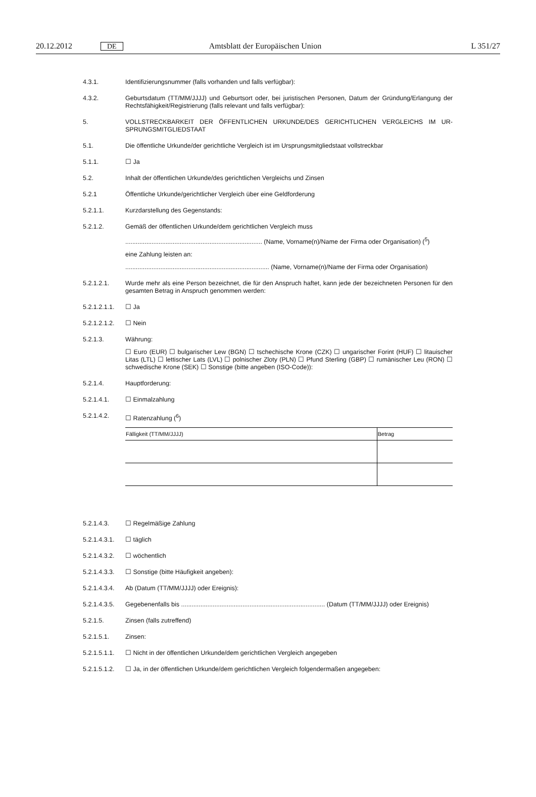20.12.2012 DE Amtsblatt der Europäischen Union L 351/27
4.3.1. Identifizierungsnummer (falls vorhanden und falls verfügbar):
4.3.2. Geburtsdatum (TT/MM/JJJJ) und Geburtsort oder, bei juristischen Personen, Datum der Gründung/Erlangung der Rechtsfähigkeit/Registrierung (falls relevant und falls verfügbar):
5. VOLLSTRECKBARKEIT DER ÖFFENTLICHEN URKUNDE/DES GERICHTLICHEN VERGLEICHS IM UR­SPRUNGSMITGLIEDSTAAT
5.1. Die öffentliche Urkunde/der gerichtliche Vergleich ist im Ursprungsmitgliedstaat vollstreckbar
5.1.1. ☐ Ja
5.2. Inhalt der öffentlichen Urkunde/des gerichtlichen Vergleichs und Zinsen
5.2.1 Öffentliche Urkunde/gerichtlicher Vergleich über eine Geldforderung
5.2.1.1. Kurzdarstellung des Gegenstands:
5.2.1.2. Gemäß der öffentlichen Urkunde/dem gerichtlichen Vergleich muss
.............................................................................. (Name, Vorname(n)/Name der Firma oder Organisation) (<sup>5</sup>)
eine Zahlung leisten an:
.................................................................................. (Name, Vorname(n)/Name der Firma oder Organisation)
5.2.1.2.1. Wurde mehr als eine Person bezeichnet, die für den Anspruch haftet, kann jede der bezeichneten Personen für den gesamten Betrag in Anspruch genommen werden:
5.2.1.2.1.1.
☐ Ja
5.2.1.2.1.2.
☐ Nein
5.2.1.3. Währung:
☐ Euro (EUR) ☐ bulgarischer Lew (BGN) ☐ tschechische Krone (CZK) ☐ ungarischer Forint (HUF) ☐ litauischer Litas (LTL) ☐ lettischer Lats (LVL) ☐ polnischer Zloty (PLN) ☐ Pfund Sterling (GBP) ☐ rumänischer Leu (RON) ☐ schwedische Krone (SEK) ☐ Sonstige (bitte angeben (ISO-Code)):
5.2.1.4. Hauptforderung:
5.2.1.4.1. ☐ Einmalzahlung
5.2.1.4.2. ☐ Ratenzahlung (<sup>6</sup>)
| Fälligkeit (TT/MM/JJJJ) | Betrag |
| --- | --- |
5.2.1.4.3. ☐ Regelmäßige Zahlung
5.2.1.4.3.1.
☐ täglich
5.2.1.4.3.2.
☐ wöchentlich
5.2.1.4.3.3.
☐ Sonstige (bitte Häufigkeit angeben):
5.2.1.4.3.4.
Ab (Datum (TT/MM/JJJJ) oder Ereignis):
5.2.1.4.3.5.
Gegebenenfalls bis .................................................................................. (Datum (TT/MM/JJJJ) oder Ereignis)
5.2.1.5. Zinsen (falls zutreffend)
5.2.1.5.1. Zinsen:
5.2.1.5.1.1.
☐ Nicht in der öffentlichen Urkunde/dem gerichtlichen Vergleich angegeben
5.2.1.5.1.2.
☐ Ja, in der öffentlichen Urkunde/dem gerichtlichen Vergleich folgendermaßen angegeben: